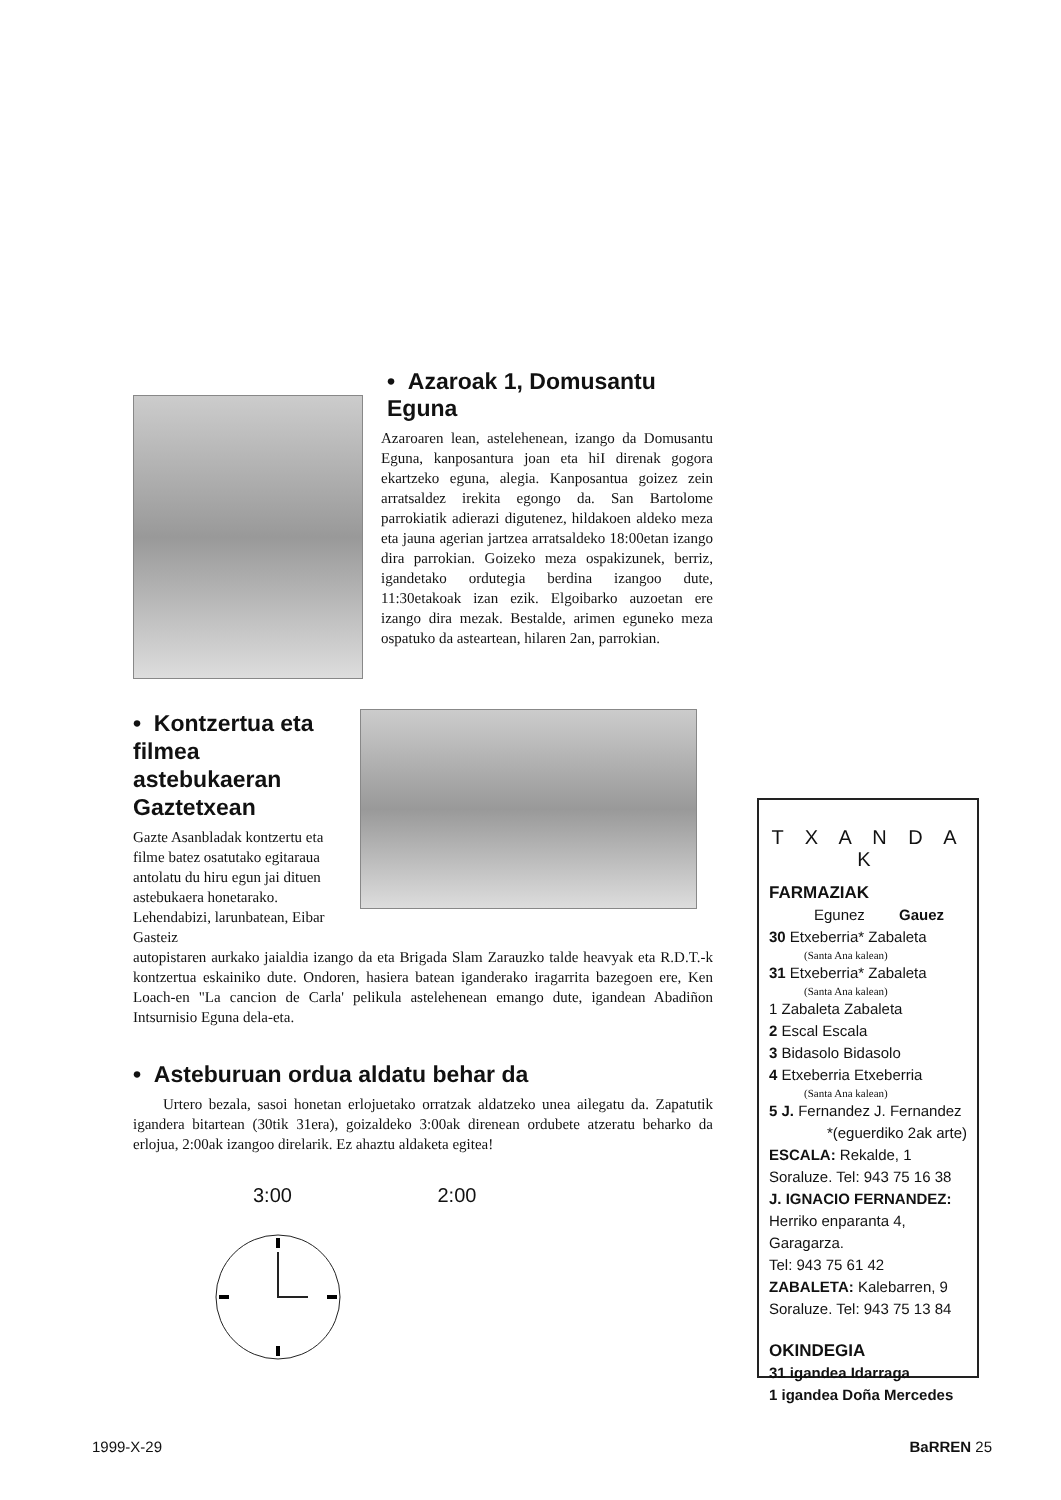• Azaroak 1, Domusantu Eguna
Azaroaren lean, astelehenean, izango da Domusantu Eguna, kanposantura joan eta hiI direnak gogora ekartzeko eguna, alegia. Kanposantua goizez zein arratsaldez irekita egongo da. San Bartolome parrokiatik adierazi digutenez, hildakoen aldeko meza eta jauna agerian jartzea arratsaldeko 18:00etan izango dira parrokian. Goizeko meza ospakizunek, berriz, igandetako ordutegia berdina izangoo dute, 11:30etakoak izan ezik. Elgoibarko auzoetan ere izango dira mezak. Bestalde, arimen eguneko meza ospatuko da asteartean, hilaren 2an, parrokian.
• Kontzertua eta filmea astebukaeran Gaztetxean
Gazte Asanbladak kontzertu eta filme batez osatutako egitaraua antolatu du hiru egun jai dituen astebukaera honetarako. Lehendabizi, larunbatean, Eibar Gasteiz
autopistaren aurkako jaialdia izango da eta Brigada Slam Zarauzko talde heavyak eta R.D.T.-k kontzertua eskainiko dute. Ondoren, hasiera batean iganderako iragarrita bazegoen ere, Ken Loach-en "La cancion de Carla' pelikula astelehenean emango dute, igandean Abadiñon Intsurnisio Eguna dela-eta.
• Asteburuan ordua aldatu behar da
Urtero bezala, sasoi honetan erlojuetako orratzak aldatzeko unea ailegatu da. Zapatutik igandera bitartean (30tik 31era), goizaldeko 3:00ak direnean ordubete atzeratu beharko da erlojua, 2:00ak izangoo direlarik. Ez ahaztu aldaketa egitea!
3:00 2:00
T X A N D A K
FARMAZIAK
Egunez Gauez
30 Etxeberria* Zabaleta
(Santa Ana kalean)
31 Etxeberria* Zabaleta
(Santa Ana kalean)
1 Zabaleta Zabaleta
2 Escal Escala
3 Bidasolo Bidasolo
4 Etxeberria Etxeberria
(Santa Ana kalean)
5 J. Fernandez J. Fernandez
*(eguerdiko 2ak arte)
ESCALA: Rekalde, 1
Soraluze. Tel: 943 75 16 38
J. IGNACIO FERNANDEZ:
Herriko enparanta 4, Garagarza.
Tel: 943 75 61 42
ZABALETA: Kalebarren, 9
Soraluze. Tel: 943 75 13 84
OKINDEGIA
31 igandea Idarraga
1 igandea Doña Mercedes
1999-X-29 BaRREN 25